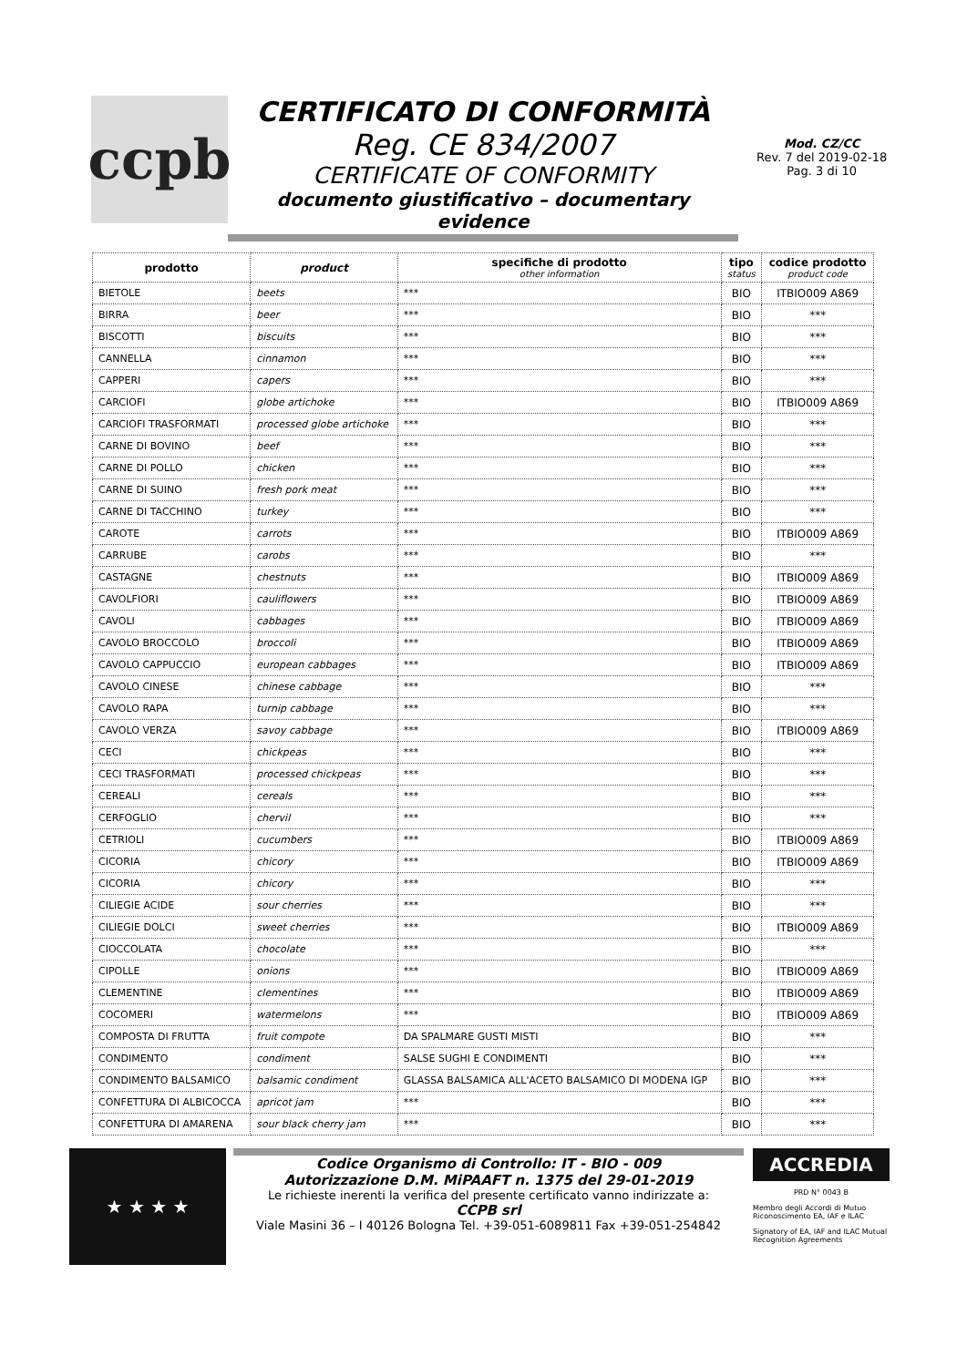ccpb
CERTIFICATO DI CONFORMITÀ
Reg. CE 834/2007
CERTIFICATE OF CONFORMITY
documento giustificativo – documentary evidence
Mod. CZ/CC
Rev. 7 del 2019-02-18
Pag. 3 di 10
| prodotto | product | specifiche di prodotto other information | tipo status | codice prodotto product code |
| --- | --- | --- | --- | --- |
| BIETOLE | beets | *** | BIO | ITBIO009 A869 |
| BIRRA | beer | *** | BIO | *** |
| BISCOTTI | biscuits | *** | BIO | *** |
| CANNELLA | cinnamon | *** | BIO | *** |
| CAPPERI | capers | *** | BIO | *** |
| CARCIOFI | globe artichoke | *** | BIO | ITBIO009 A869 |
| CARCIOFI TRASFORMATI | processed globe artichoke | *** | BIO | *** |
| CARNE DI BOVINO | beef | *** | BIO | *** |
| CARNE DI POLLO | chicken | *** | BIO | *** |
| CARNE DI SUINO | fresh pork meat | *** | BIO | *** |
| CARNE DI TACCHINO | turkey | *** | BIO | *** |
| CAROTE | carrots | *** | BIO | ITBIO009 A869 |
| CARRUBE | carobs | *** | BIO | *** |
| CASTAGNE | chestnuts | *** | BIO | ITBIO009 A869 |
| CAVOLFIORI | cauliflowers | *** | BIO | ITBIO009 A869 |
| CAVOLI | cabbages | *** | BIO | ITBIO009 A869 |
| CAVOLO BROCCOLO | broccoli | *** | BIO | ITBIO009 A869 |
| CAVOLO CAPPUCCIO | european cabbages | *** | BIO | ITBIO009 A869 |
| CAVOLO CINESE | chinese cabbage | *** | BIO | *** |
| CAVOLO RAPA | turnip cabbage | *** | BIO | *** |
| CAVOLO VERZA | savoy cabbage | *** | BIO | ITBIO009 A869 |
| CECI | chickpeas | *** | BIO | *** |
| CECI TRASFORMATI | processed chickpeas | *** | BIO | *** |
| CEREALI | cereals | *** | BIO | *** |
| CERFOGLIO | chervil | *** | BIO | *** |
| CETRIOLI | cucumbers | *** | BIO | ITBIO009 A869 |
| CICORIA | chicory | *** | BIO | ITBIO009 A869 |
| CICORIA | chicory | *** | BIO | *** |
| CILIEGIE ACIDE | sour cherries | *** | BIO | *** |
| CILIEGIE DOLCI | sweet cherries | *** | BIO | ITBIO009 A869 |
| CIOCCOLATA | chocolate | *** | BIO | *** |
| CIPOLLE | onions | *** | BIO | ITBIO009 A869 |
| CLEMENTINE | clementines | *** | BIO | ITBIO009 A869 |
| COCOMERI | watermelons | *** | BIO | ITBIO009 A869 |
| COMPOSTA DI FRUTTA | fruit compote | DA SPALMARE GUSTI MISTI | BIO | *** |
| CONDIMENTO | condiment | SALSE SUGHI E CONDIMENTI | BIO | *** |
| CONDIMENTO BALSAMICO | balsamic condiment | GLASSA BALSAMICA ALL'ACETO BALSAMICO DI MODENA IGP | BIO | *** |
| CONFETTURA DI ALBICOCCA | apricot jam | *** | BIO | *** |
| CONFETTURA DI AMARENA | sour black cherry jam | *** | BIO | *** |
★ ★ ★ ★
Codice Organismo di Controllo: IT - BIO - 009
Autorizzazione D.M. MiPAAFT n. 1375 del 29-01-2019
Le richieste inerenti la verifica del presente certificato vanno indirizzate a:
CCPB srl
Viale Masini 36 – I 40126 Bologna Tel. +39-051-6089811 Fax +39-051-254842
ACCREDIA
PRD N° 0043 B
Membro degli Accordi di Mutuo Riconoscimento EA, IAF e ILAC
Signatory of EA, IAF and ILAC Mutual Recognition Agreements